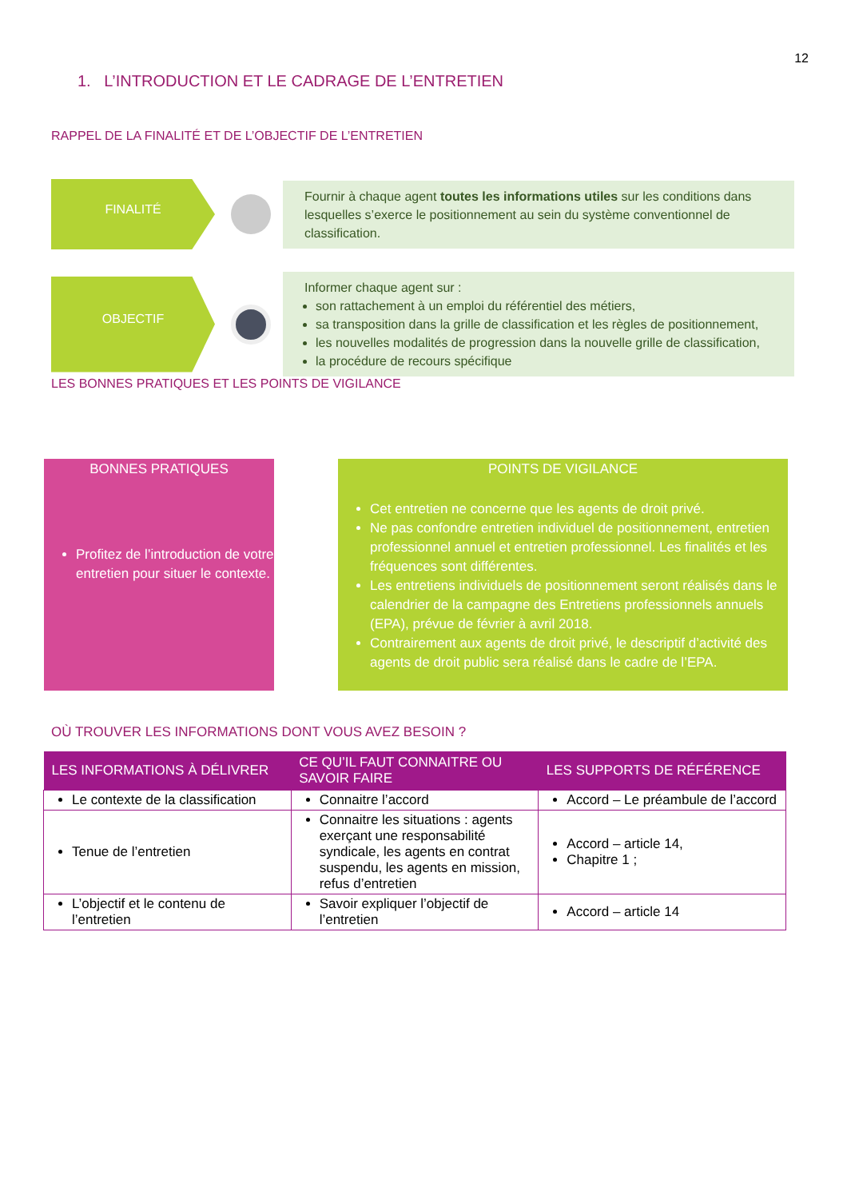12
1. L’INTRODUCTION ET LE CADRAGE DE L’ENTRETIEN
RAPPEL DE LA FINALITÉ ET DE L’OBJECTIF DE L’ENTRETIEN
FINALITÉ
Fournir à chaque agent toutes les informations utiles sur les conditions dans lesquelles s’exerce le positionnement au sein du système conventionnel de classification.
OBJECTIF
Informer chaque agent sur :
son rattachement à un emploi du référentiel des métiers,
sa transposition dans la grille de classification et les règles de positionnement,
les nouvelles modalités de progression dans la nouvelle grille de classification,
la procédure de recours spécifique
LES BONNES PRATIQUES ET LES POINTS DE VIGILANCE
BONNES PRATIQUES
Profitez de l’introduction de votre entretien pour situer le contexte.
POINTS DE VIGILANCE
Cet entretien ne concerne que les agents de droit privé.
Ne pas confondre entretien individuel de positionnement, entretien professionnel annuel et entretien professionnel. Les finalités et les fréquences sont différentes.
Les entretiens individuels de positionnement seront réalisés dans le calendrier de la campagne des Entretiens professionnels annuels (EPA), prévue de février à avril 2018.
Contrairement aux agents de droit privé, le descriptif d’activité des agents de droit public sera réalisé dans le cadre de l’EPA.
OÙ TROUVER LES INFORMATIONS DONT VOUS AVEZ BESOIN ?
| LES INFORMATIONS À DÉLIVRER | CE QU’IL FAUT CONNAITRE OU SAVOIR FAIRE | LES SUPPORTS DE RÉFÉRENCE |
| --- | --- | --- |
| Le contexte de la classification | Connaitre l’accord | Accord – Le préambule de l’accord |
| Tenue de l’entretien | Connaitre les situations : agents exerçant une responsabilité syndicale, les agents en contrat suspendu, les agents en mission, refus d’entretien | Accord – article 14, Chapitre 1 ; |
| L’objectif et le contenu de l’entretien | Savoir expliquer l’objectif de l’entretien | Accord – article 14 |